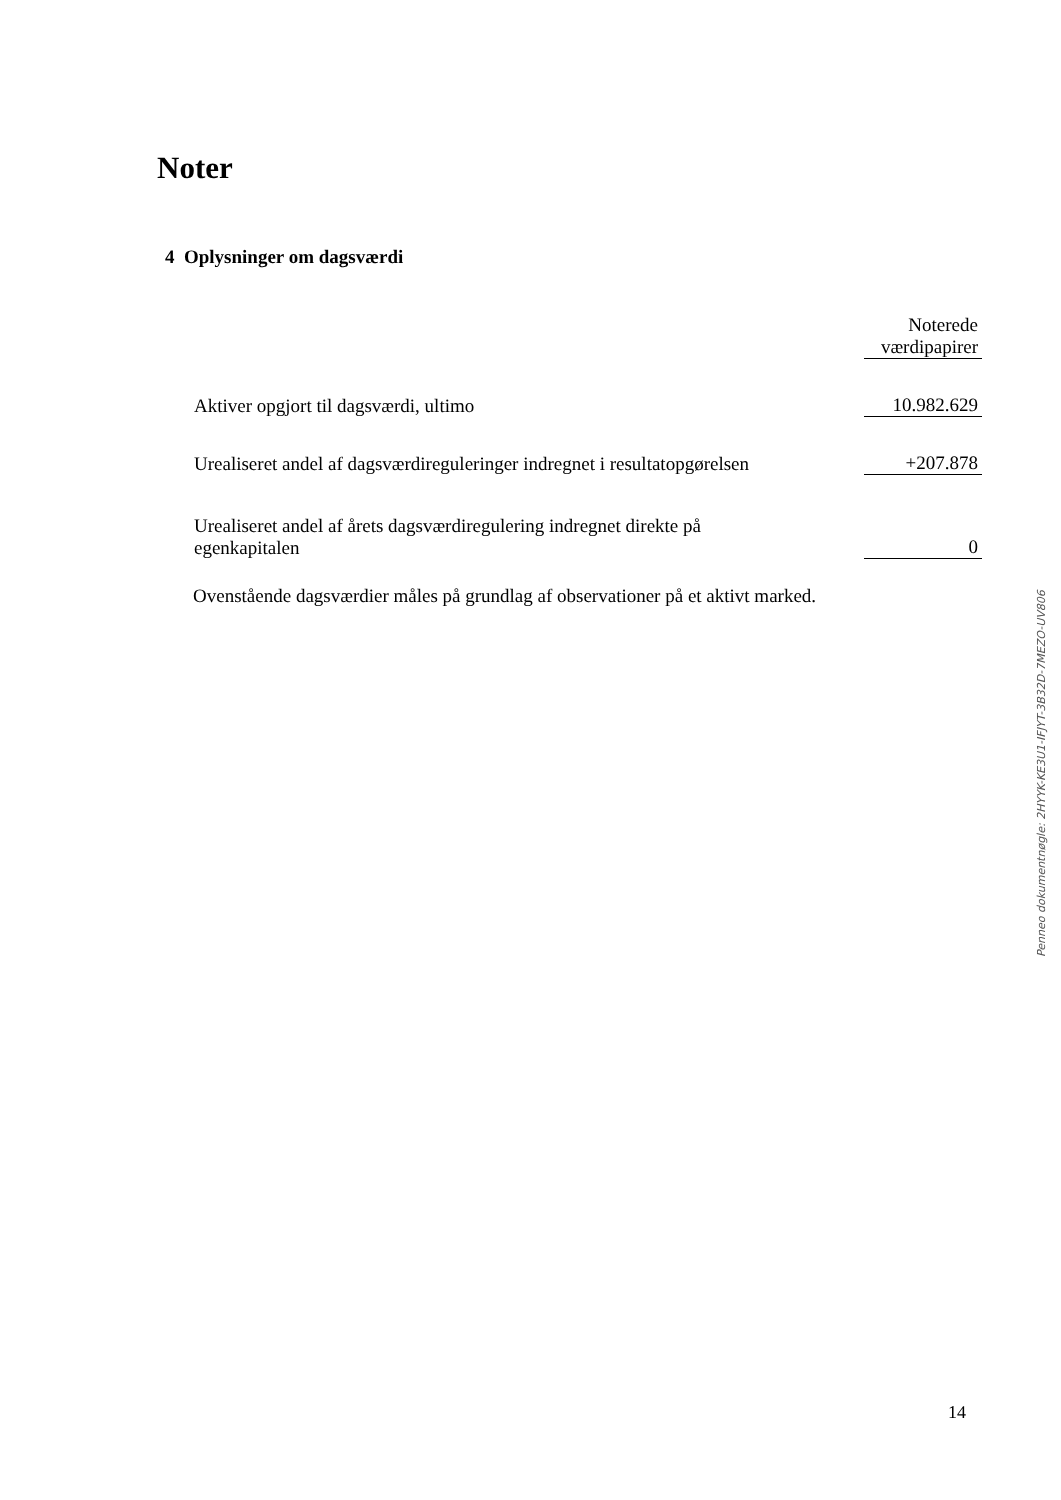Noter
4 Oplysninger om dagsværdi
| | Noterede værdipapirer |
| --- | --- |
| Aktiver opgjort til dagsværdi, ultimo | 10.982.629 |
| Urealiseret andel af dagsværdireguleringer indregnet i resultatopgørelsen | +207.878 |
| Urealiseret andel af årets dagsværdiregulering indregnet direkte på egenkapitalen | 0 |
Ovenstående dagsværdier måles på grundlag af observationer på et aktivt marked.
Penneo dokumentnøgle: 2HYYK-KE3U1-IFJYT-3B32D-7MEZO-UV806
14